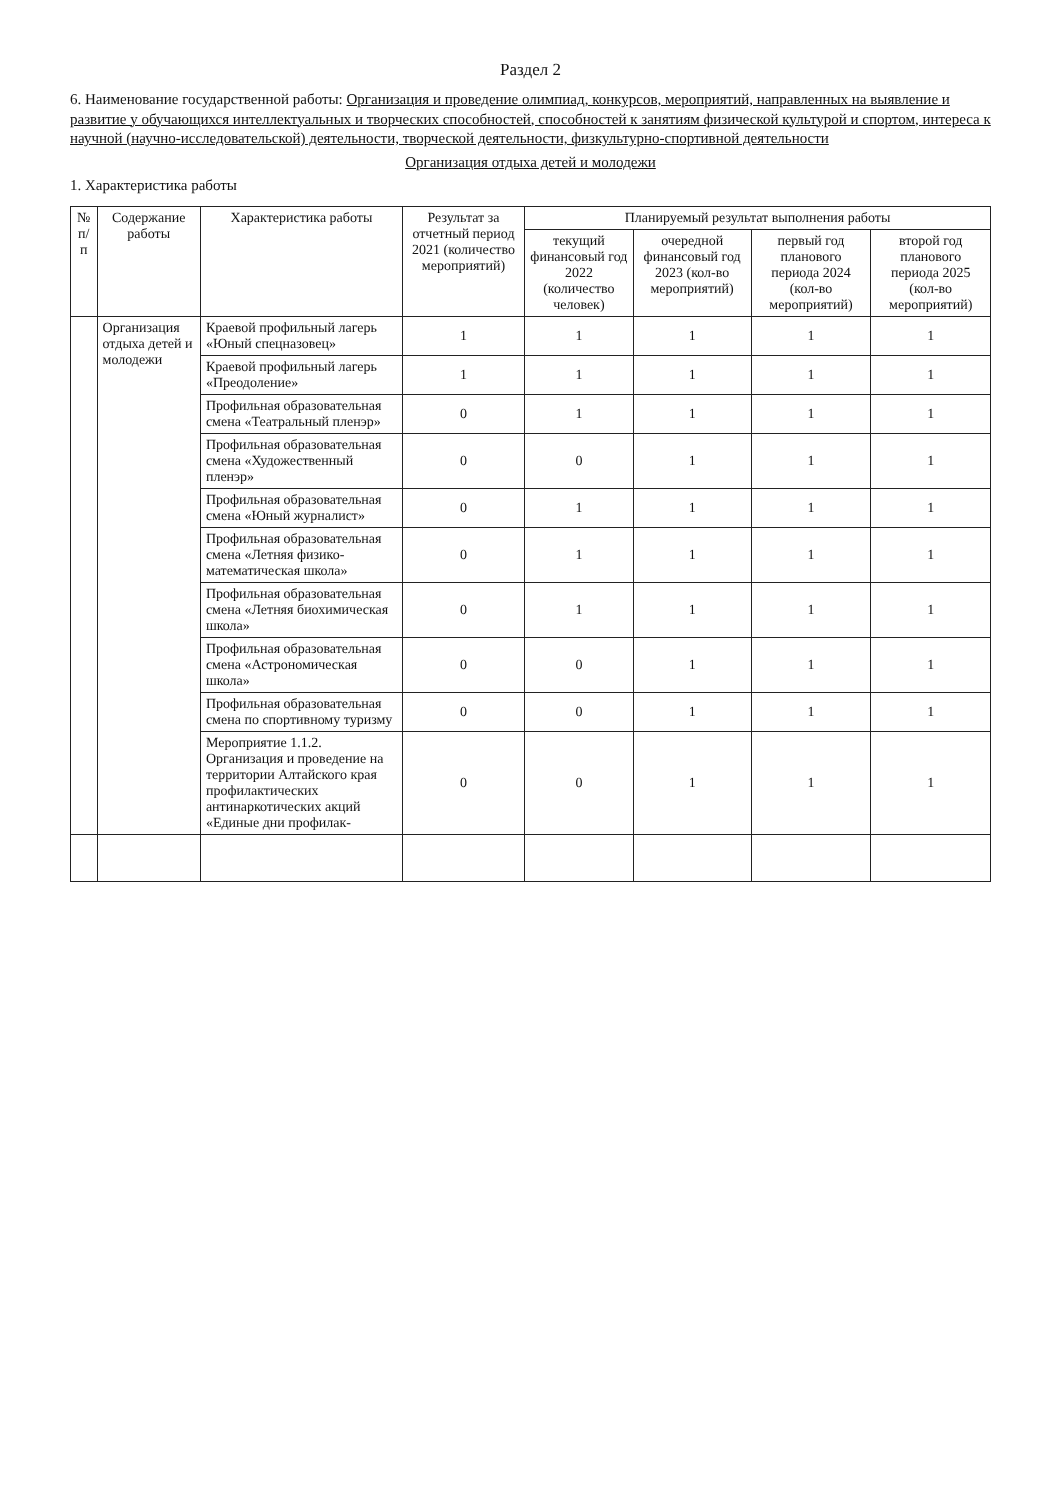Раздел 2
6. Наименование государственной работы: Организация и проведение олимпиад, конкурсов, мероприятий, направленных на выявление и развитие у обучающихся интеллектуальных и творческих способностей, способностей к занятиям физической культурой и спортом, интереса к научной (научно-исследовательской) деятельности, творческой деятельности, физкультурно-спортивной деятельности
Организация отдыха детей и молодежи
1. Характеристика работы
| № п/п | Содержание работы | Характеристика работы | Результат за отчетный период 2021 (количество мероприятий) | Планируемый результат выполнения работы | | | |
| --- | --- | --- | --- | --- | --- | --- | --- |
| | | | | текущий финансовый год 2022 (количество человек) | очередной финансовый год 2023 (кол-во мероприятий) | первый год планового периода 2024 (кол-во мероприятий) | второй год планового периода 2025 (кол-во мероприятий) |
| | Организация отдыха детей и молодежи | Краевой профильный лагерь «Юный спецназовец» | 1 | 1 | 1 | 1 | 1 |
| | | Краевой профильный лагерь «Преодоление» | 1 | 1 | 1 | 1 | 1 |
| | | Профильная образовательная смена «Театральный пленэр» | 0 | 1 | 1 | 1 | 1 |
| | | Профильная образовательная смена «Художественный пленэр» | 0 | 0 | 1 | 1 | 1 |
| | | Профильная образовательная смена «Юный журналист» | 0 | 1 | 1 | 1 | 1 |
| | | Профильная образовательная смена «Летняя физико-математическая школа» | 0 | 1 | 1 | 1 | 1 |
| | | Профильная образовательная смена «Летняя биохимическая школа» | 0 | 1 | 1 | 1 | 1 |
| | | Профильная образовательная смена «Астрономическая школа» | 0 | 0 | 1 | 1 | 1 |
| | | Профильная образовательная смена по спортивному туризму | 0 | 0 | 1 | 1 | 1 |
| | | Мероприятие 1.1.2. Организация и проведение на территории Алтайского края профилактических антинаркотических акций «Единые дни профилак- | 0 | 0 | 1 | 1 | 1 |